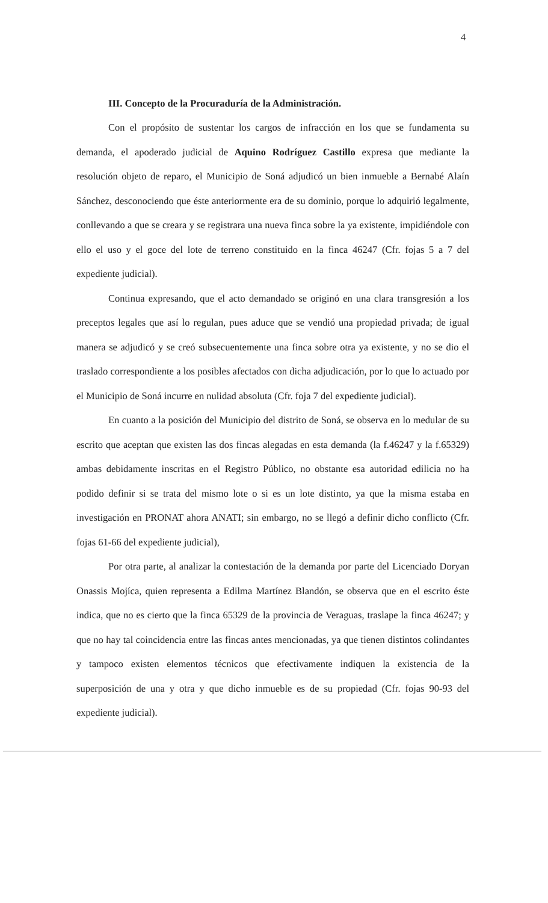4
III. Concepto de la Procuraduría de la Administración.
Con el propósito de sustentar los cargos de infracción en los que se fundamenta su demanda, el apoderado judicial de Aquino Rodríguez Castillo expresa que mediante la resolución objeto de reparo, el Municipio de Soná adjudicó un bien inmueble a Bernabé Alaín Sánchez, desconociendo que éste anteriormente era de su dominio, porque lo adquirió legalmente, conllevando a que se creara y se registrara una nueva finca sobre la ya existente, impidiéndole con ello el uso y el goce del lote de terreno constituido en la finca 46247 (Cfr. fojas 5 a 7 del expediente judicial).
Continua expresando, que el acto demandado se originó en una clara transgresión a los preceptos legales que así lo regulan, pues aduce que se vendió una propiedad privada; de igual manera se adjudicó y se creó subsecuentemente una finca sobre otra ya existente, y no se dio el traslado correspondiente a los posibles afectados con dicha adjudicación, por lo que lo actuado por el Municipio de Soná incurre en nulidad absoluta (Cfr. foja 7 del expediente judicial).
En cuanto a la posición del Municipio del distrito de Soná, se observa en lo medular de su escrito que aceptan que existen las dos fincas alegadas en esta demanda (la f.46247 y la f.65329) ambas debidamente inscritas en el Registro Público, no obstante esa autoridad edilicia no ha podido definir si se trata del mismo lote o si es un lote distinto, ya que la misma estaba en investigación en PRONAT ahora ANATI; sin embargo, no se llegó a definir dicho conflicto (Cfr. fojas 61-66 del expediente judicial),
Por otra parte, al analizar la contestación de la demanda por parte del Licenciado Doryan Onassis Mojíca, quien representa a Edilma Martínez Blandón, se observa que en el escrito éste indica, que no es cierto que la finca 65329 de la provincia de Veraguas, traslape la finca 46247; y que no hay tal coincidencia entre las fincas antes mencionadas, ya que tienen distintos colindantes y tampoco existen elementos técnicos que efectivamente indiquen la existencia de la superposición de una y otra y que dicho inmueble es de su propiedad (Cfr. fojas 90-93 del expediente judicial).